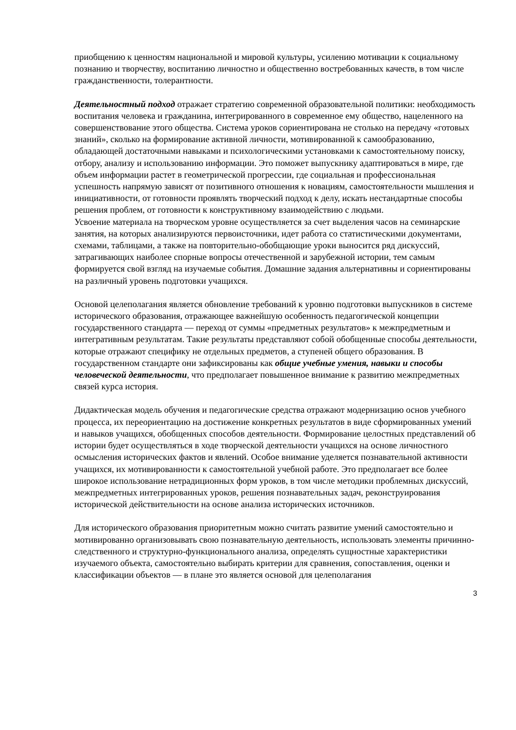приобщению к ценностям национальной и мировой культуры, усилению мотивации к социальному познанию и творчеству, воспитанию личностно и общественно востребованных качеств, в том числе гражданственности, толерантности.
Деятельностный подход отражает стратегию современной образовательной политики: необходимость воспитания человека и гражданина, интегрированного в современное ему общество, нацеленного на совершенствование этого общества. Система уроков сориентирована не столько на передачу «готовых знаний», сколько на формирование активной личности, мотивированной к самообразованию, обладающей достаточными навыками и психологическими установками к самостоятельному поиску, отбору, анализу и использованию информации. Это поможет выпускнику адаптироваться в мире, где объем информации растет в геометрической прогрессии, где социальная и профессиональная успешность напрямую зависят от позитивного отношения к новациям, самостоятельности мышления и инициативности, от готовности проявлять творческий подход к делу, искать нестандартные способы решения проблем, от готовности к конструктивному взаимодействию с людьми.
Усвоение материала на творческом уровне осуществляется за счет выделения часов на семинарские занятия, на которых анализируются первоисточники, идет работа со статистическими документами, схемами, таблицами, а также на повторительно-обобщающие уроки выносится ряд дискуссий, затрагивающих наиболее спорные вопросы отечественной и зарубежной истории, тем самым формируется свой взгляд на изучаемые события. Домашние задания альтернативны и сориентированы на различный уровень подготовки учащихся.
Основой целеполагания является обновление требований к уровню подготовки выпускников в системе исторического образования, отражающее важнейшую особенность педагогической концепции государственного стандарта — переход от суммы «предметных результатов» к межпредметным и интегративным результатам. Такие результаты представляют собой обобщенные способы деятельности, которые отражают специфику не отдельных предметов, а ступеней общего образования. В государственном стандарте они зафиксированы как общие учебные умения, навыки и способы человеческой деятельности, что предполагает повышенное внимание к развитию межпредметных связей курса история.
Дидактическая модель обучения и педагогические средства отражают модернизацию основ учебного процесса, их переориентацию на достижение конкретных результатов в виде сформированных умений и навыков учащихся, обобщенных способов деятельности. Формирование целостных представлений об истории будет осуществляться в ходе творческой деятельности учащихся на основе личностного осмысления исторических фактов и явлений. Особое внимание уделяется познавательной активности учащихся, их мотивированности к самостоятельной учебной работе. Это предполагает все более широкое использование нетрадиционных форм уроков, в том числе методики проблемных дискуссий, межпредметных интегрированных уроков, решения познавательных задач, реконструирования исторической действительности на основе анализа исторических источников.
Для исторического образования приоритетным можно считать развитие умений самостоятельно и мотивированно организовывать свою познавательную деятельность, использовать элементы причинно-следственного и структурно-функционального анализа, определять сущностные характеристики изучаемого объекта, самостоятельно выбирать критерии для сравнения, сопоставления, оценки и классификации объектов — в плане это является основой для целеполагания
3